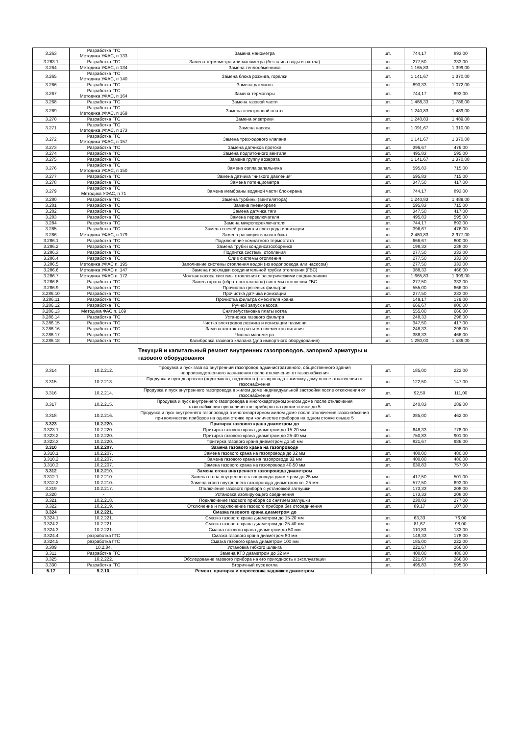| 3.263 | Разработка ГГС Методика УФАС, п 133 | Замена манометра | шт. | 744,17 | 893,00 |
| 3.263.1 | Разработка ГГС | Замена термометра или манометра (без слива воды из котла) | шт. | 277,50 | 333,00 |
| 3.264 | Методика УФАС, п 134 | Замена теплообменника | шт. | 1 165,83 | 1 399,00 |
| 3.265 | Разработка ГГС Методика УФАС, п 140 | Замена блока розжига, горелки | шт. | 1 141,67 | 1 370,00 |
| 3.266 | Разработка ГГС | Замена датчиков | шт. | 893,33 | 1 072,00 |
| 3.267 | Разработка ГГС Методика УФАС, п 164 | Замена термопары | шт. | 744,17 | 893,00 |
| 3.268 | Разработка ГГС | Замена газовой части | шт. | 1 488,33 | 1 786,00 |
| 3.269 | Разработка ГГС Методика УФАС, п 169 | Замена электронной платы | шт. | 1 240,83 | 1 489,00 |
| 3.270 | Разработка ГГС | Замена электрики | шт. | 1 240,83 | 1 489,00 |
| 3.271 | Разработка ГГС Методика УФАС, п 173 | Замена насоса | шт. | 1 091,67 | 1 310,00 |
| 3.272 | Разработка ГГС Методика УФАС, п 157 | Замена трехходового клапана | шт. | 1 141,67 | 1 370,00 |
| 3.273 | Разработка ГГС | Замена датчиков протока | шт. | 396,67 | 476,00 |
| 3.274 | Разработка ГГС | Замена подпиточного вентиля | шт. | 495,83 | 595,00 |
| 3.275 | Разработка ГГС | Замена группу возврата | шт. | 1 141,67 | 1 370,00 |
| 3.276 | Разработка ГГС Методика УФАС, п 150 | Замена сопла запальника | шт. | 595,83 | 715,00 |
| 3.277 | Разработка ГГС | Замена датчика "низкого давления" | шт. | 595,83 | 715,00 |
| 3.278 | Разработка ГГС | Замена потенциометра | шт. | 347,50 | 417,00 |
| 3.279 | Разработка ГГС Методика УФАС, п 71 | Замена мембраны водяной части блок-крана | шт. | 744,17 | 893,00 |
| 3.280 | Разработка ГГС | Замена турбины (вентилятора) | шт. | 1 240,83 | 1 489,00 |
| 3.281 | Разработка ГГС | Замена пневмореле | шт. | 595,83 | 715,00 |
| 3.282 | Разработка ГГС | Замена датчика тяги | шт. | 347,50 | 417,00 |
| 3.283 | Разработка ГГС | Замена переключателя | шт. | 495,83 | 595,00 |
| 3.284 | Разработка ГГС | Замена микропереключателя | шт. | 744,17 | 893,00 |
| 3.285 | Разработка ГГС | Замена свечей розжига и электрода ионизации | шт. | 396,67 | 476,00 |
| 3.286 | Методика УФАС, п 179 | Замена расширительного бака | шт. | 2 480,83 | 2 977,00 |
| 3.286.1 | Разработка ГГС | Подключение комнатного термостата | шт. | 666,67 | 800,00 |
| 3.286.2 | Разработка ГГС | Замена трубки конденсатосборника | шт. | 198,33 | 238,00 |
| 3.286.3 | Разработка ГГС | Подпитка системы отопления | шт. | 277,50 | 333,00 |
| 3.286.4 | Разработка ГГС | Слив системы отопления | шт. | 277,50 | 333,00 |
| 3.286.5 | Методика УФАС п. 195 | Заполнение системы отопления водой (из водопровода или насосом) | шт. | 277,50 | 333,00 |
| 3.286.6 | Методика УФАС п. 147 | Замена прокладки соединительной трубки отопления (ГВС) | шт. | 388,33 | 466,00 |
| 3.286.7 | Методика УФАС п. 172 | Монтаж насоса системы отопления с электрическими соединениями | шт. | 1 665,83 | 1 999,00 |
| 3.286.8 | Разработка ГГС | Замена крана (обратного клапана) системы отопления ГВС | шт. | 277,50 | 333,00 |
| 3.286.9 | Разработка ГГС | Прочистка грязевых фильтров | шт. | 555,00 | 666,00 |
| 3.286.10 | Разработка ГГС | Прочистка датчика ионизации | шт. | 277,50 | 333,00 |
| 3.286.11 | Разработка ГГС | Прочистка фильтра смесителя крана | | 149,17 | 179,00 |
| 3.286.12 | Разработка ГГС | Ручной запуск насоса | шт. | 666,67 | 800,00 |
| 3.286.13 | Методика ФАС п. 169 | Снятие/установка платы котла | шт. | 555,00 | 666,00 |
| 3.286.14 | Разработка ГГС | Установка газового фильтра | шт. | 248,33 | 298,00 |
| 3.286.15 | Разработка ГГС | Чистка электродов розжига и ионизации пламени | шт. | 347,50 | 417,00 |
| 3.286.16 | Разработка ГГС | Замена контактов разъема элементов питания | шт. | 248,33 | 298,00 |
| 3.286.17 | Разработка ГГС | Чистка манометра | шт. | 388,33 | 466,00 |
| 3.286.18 | Разработка ГГС | Калибровка газового клапана (для импортного оборудования) | шт. | 1 280,00 | 1 536,00 |
| Текущий и капитальный ремонт внутренних газопроводов, запорной арматуры и газового оборудования | | | | | |
| 3.314 | 10.2.212. | Продувка и пуск газа во внутренний газопровод административного, общественного здания непроизводственного назначения после отключения от газоснабжения | шт. | 185,00 | 222,00 |
| 3.315 | 10.2.213. | Продувка и пуск дворового (подземного, надземного) газопровода к жилому дому после отключения от газоснабжения | шт. | 122,50 | 147,00 |
| 3.316 | 10.2.214. | Продувка и пуск внутреннего газопровода в жилом доме индивидуальной застройки после отключения от газоснабжения | шт. | 92,50 | 111,00 |
| 3.317 | 10.2.215. | Продувка и пуск внутреннего газопровода в многоквартирном жилом доме после отключения газоснабжения при количестве приборов на одном стояке до 5 | шт. | 240,83 | 289,00 |
| 3.318 | 10.2.216. | Продувка и пуск внутреннего газопровода в многоквартирном жилом доме после отключения газоснабжения при количестве приборов на одном стояке при количестве приборов на одном стояке свыше 5 | шт. | 385,00 | 462,00 |
| 3.323 | 10.2.220. | Притирка газового крана диаметром до | | | |
| 3.323.1 | 10.2.220. | Притирка газового крана диаметром до 15-20 мм | шт. | 648,33 | 778,00 |
| 3.323.2 | 10.2.220. | Притирка газового крана диаметром до 25-40 мм | шт. | 750,83 | 901,00 |
| 3.323.3 | 10.2.220. | Притирка газового крана диаметром до 50 мм | шт. | 821,67 | 986,00 |
| 3.310 | 10.2.207. | Замена газового крана на газопроводе | | | |
| 3.310.1 | 10.2.207. | Замена газового крана на газопроводе до 32 мм | шт. | 400,00 | 480,00 |
| 3.310.2 | 10.2.207. | Замена газового крана на газопроводе 32 мм | шт. | 400,00 | 480,00 |
| 3.310.3 | 10.2.207. | Замена газового крана на газопроводе 40-50 мм | шт. | 630,83 | 757,00 |
| 3.312 | 10.2.210. | Замена сгона внутреннего газопровода диаметром | | | |
| 3.312.1 | 10.2.210. | Замена сгона внутреннего газопровода диаметром до 25 мм | шт. | 417,50 | 501,00 |
| 3.312.2 | 10.2.210. | Замена сгона внутреннего газопровода диаметром св. 25 мм | шт. | 577,50 | 693,00 |
| 3.319 | 10.2.217. | Отключение газового прибора с установкой заглушки | шт. | 173,33 | 208,00 |
| 3.320 | - | Установка изолирующего соединения | шт. | 173,33 | 208,00 |
| 3.321 | 10.2.218. | Подключение газового прибора со снятием заглушки | шт. | 230,83 | 277,00 |
| 3.322 | 10.2.219. | Отключение и подключение газового прибора без отсоединения | шт. | 89,17 | 107,00 |
| 3.324 | 10.2.221. | Смазка газового крана диаметром до | | | |
| 3.324.1 | 10.2.221. | Смазка газового крана диаметром до 15-20 мм | шт. | 63,33 | 76,00 |
| 3.324.2 | 10.2.221. | Смазка газового крана диаметром до 25-40 мм | шт. | 81,67 | 98,00 |
| 3.324.3 | 10.2.221. | Смазка газового крана диаметром до 50 мм | шт. | 110,83 | 133,00 |
| 3.324.4 | разработка ГГС | Смазка газового крана диаметром 80 мм | шт. | 148,33 | 178,00 |
| 3.324.5 | разработка ГГС | Смазка газового крана диаметром 100 мм | шт. | 185,00 | 222,00 |
| 3.309 | 10.2.34. | Установка гибкого шланга | шт. | 221,67 | 266,00 |
| 3.311 | Разработка ГГС | Замена КТЗ диаметром до 32 мм | шт. | 400,00 | 480,00 |
| 3.325 | 10.2.222. | Обследование газового прибора на его пригодность к эксплуатации | шт. | 221,67 | 266,00 |
| 3.330 | Разработка ГГС | Вторичный пуск котла | шт. | 495,83 | 595,00 |
| 5.17 | 9.2.10. | Ремонт, притирка и опрессовка задвижек диаметром | | | |